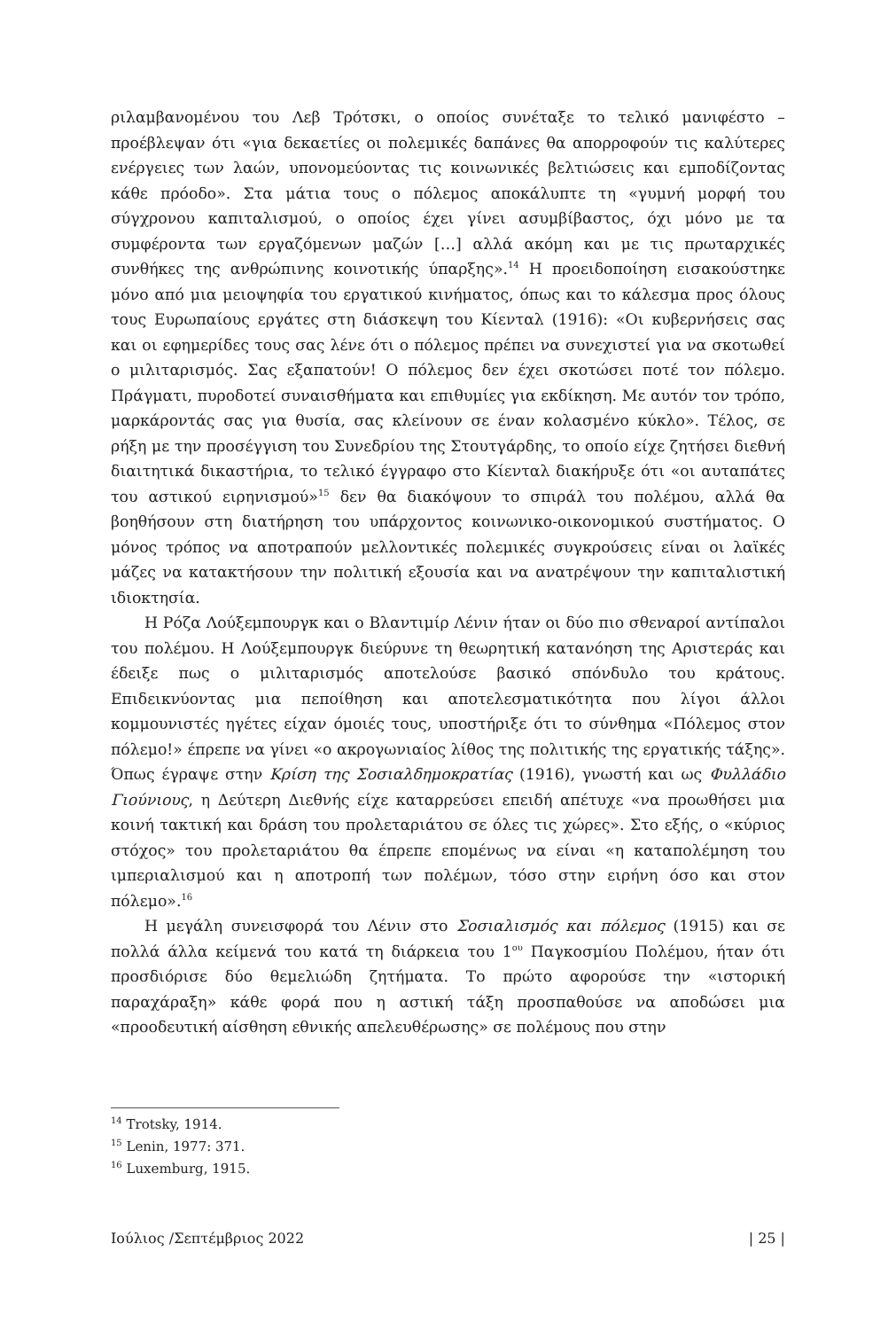ριλαμβανομένου του Λεβ Τρότσκι, ο οποίος συνέταξε το τελικό μανιφέστο – προέβλεψαν ότι «για δεκαετίες οι πολεμικές δαπάνες θα απορροφούν τις καλύτερες ενέργειες των λαών, υπονομεύοντας τις κοινωνικές βελτιώσεις και εμποδίζοντας κάθε πρόοδο». Στα μάτια τους ο πόλεμος αποκάλυπτε τη «γυμνή μορφή του σύγχρονου καπιταλισμού, ο οποίος έχει γίνει ασυμβίβαστος, όχι μόνο με τα συμφέροντα των εργαζόμενων μαζών […] αλλά ακόμη και με τις πρωταρχικές συνθήκες της ανθρώπινης κοινοτικής ύπαρξης».<sup>14</sup> Η προειδοποίηση εισακούστηκε μόνο από μια μειοψηφία του εργατικού κινήματος, όπως και το κάλεσμα προς όλους τους Ευρωπαίους εργάτες στη διάσκεψη του Κίενταλ (1916): «Οι κυβερνήσεις σας και οι εφημερίδες τους σας λένε ότι ο πόλεμος πρέπει να συνεχιστεί για να σκοτωθεί ο μιλιταρισμός. Σας εξαπατούν! Ο πόλεμος δεν έχει σκοτώσει ποτέ τον πόλεμο. Πράγματι, πυροδοτεί συναισθήματα και επιθυμίες για εκδίκηση. Με αυτόν τον τρόπο, μαρκάροντάς σας για θυσία, σας κλείνουν σε έναν κολασμένο κύκλο». Τέλος, σε ρήξη με την προσέγγιση του Συνεδρίου της Στουτγάρδης, το οποίο είχε ζητήσει διεθνή διαιτητικά δικαστήρια, το τελικό έγγραφο στο Κίενταλ διακήρυξε ότι «οι αυταπάτες του αστικού ειρηνισμού»<sup>15</sup> δεν θα διακόψουν το σπιράλ του πολέμου, αλλά θα βοηθήσουν στη διατήρηση του υπάρχοντος κοινωνικο-οικονομικού συστήματος. Ο μόνος τρόπος να αποτραπούν μελλοντικές πολεμικές συγκρούσεις είναι οι λαϊκές μάζες να κατακτήσουν την πολιτική εξουσία και να ανατρέψουν την καπιταλιστική ιδιοκτησία.
Η Ρόζα Λούξεμπουργκ και ο Βλαντιμίρ Λένιν ήταν οι δύο πιο σθεναροί αντίπαλοι του πολέμου. Η Λούξεμπουργκ διεύρυνε τη θεωρητική κατανόηση της Αριστεράς και έδειξε πως ο μιλιταρισμός αποτελούσε βασικό σπόνδυλο του κράτους. Επιδεικνύοντας μια πεποίθηση και αποτελεσματικότητα που λίγοι άλλοι κομμουνιστές ηγέτες είχαν όμοιές τους, υποστήριξε ότι το σύνθημα «Πόλεμος στον πόλεμο!» έπρεπε να γίνει «ο ακρογωνιαίος λίθος της πολιτικής της εργατικής τάξης». Όπως έγραψε στην Κρίση της Σοσιαλδημοκρατίας (1916), γνωστή και ως Φυλλάδιο Γιούνιους, η Δεύτερη Διεθνής είχε καταρρεύσει επειδή απέτυχε «να προωθήσει μια κοινή τακτική και δράση του προλεταριάτου σε όλες τις χώρες». Στο εξής, ο «κύριος στόχος» του προλεταριάτου θα έπρεπε επομένως να είναι «η καταπολέμηση του ιμπεριαλισμού και η αποτροπή των πολέμων, τόσο στην ειρήνη όσο και στον πόλεμο».<sup>16</sup>
Η μεγάλη συνεισφορά του Λένιν στο Σοσιαλισμός και πόλεμος (1915) και σε πολλά άλλα κείμενά του κατά τη διάρκεια του 1<sup>ου</sup> Παγκοσμίου Πολέμου, ήταν ότι προσδιόρισε δύο θεμελιώδη ζητήματα. Το πρώτο αφορούσε την «ιστορική παραχάραξη» κάθε φορά που η αστική τάξη προσπαθούσε να αποδώσει μια «προοδευτική αίσθηση εθνικής απελευθέρωσης» σε πολέμους που στην
<sup>14</sup> Trotsky, 1914.
<sup>15</sup> Lenin, 1977: 371.
<sup>16</sup> Luxemburg, 1915.
Ιούλιος /Σεπτέμβριος 2022 | 25 |